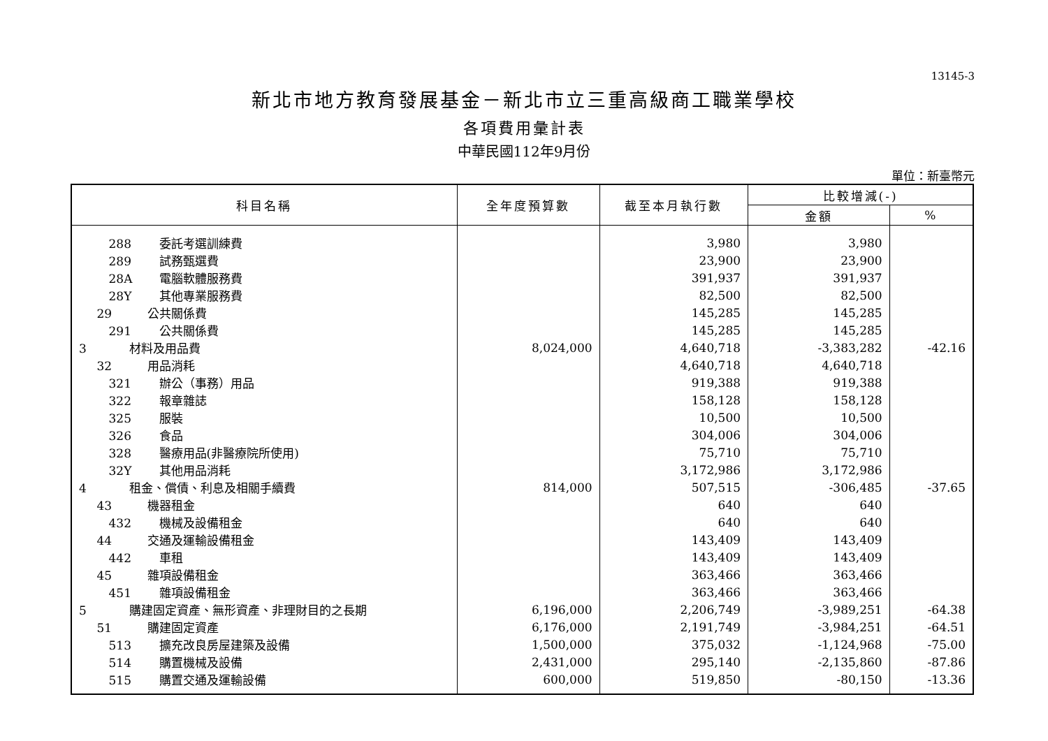13145-3
新北市地方教育發展基金－新北市立三重高級商工職業學校
各項費用彙計表
中華民國112年9月份
單位：新臺幣元
| 科目名稱 | 全年度預算數 | 截至本月執行數 | 比較增減(-) | |
| --- | --- | --- | --- | --- |
| | | | 金額 | % |
| 288 委託考選訓練費 | | 3,980 | 3,980 | |
| 289 試務甄選費 | | 23,900 | 23,900 | |
| 28A 電腦軟體服務費 | | 391,937 | 391,937 | |
| 28Y 其他專業服務費 | | 82,500 | 82,500 | |
| 29 公共關係費 | | 145,285 | 145,285 | |
| 291 公共關係費 | | 145,285 | 145,285 | |
| 3 材料及用品費 | 8,024,000 | 4,640,718 | -3,383,282 | -42.16 |
| 32 用品消耗 | | 4,640,718 | 4,640,718 | |
| 321 辦公（事務）用品 | | 919,388 | 919,388 | |
| 322 報章雜誌 | | 158,128 | 158,128 | |
| 325 服裝 | | 10,500 | 10,500 | |
| 326 食品 | | 304,006 | 304,006 | |
| 328 醫療用品(非醫療院所使用) | | 75,710 | 75,710 | |
| 32Y 其他用品消耗 | | 3,172,986 | 3,172,986 | |
| 4 租金、償債、利息及相關手續費 | 814,000 | 507,515 | -306,485 | -37.65 |
| 43 機器租金 | | 640 | 640 | |
| 432 機械及設備租金 | | 640 | 640 | |
| 44 交通及運輸設備租金 | | 143,409 | 143,409 | |
| 442 車租 | | 143,409 | 143,409 | |
| 45 雜項設備租金 | | 363,466 | 363,466 | |
| 451 雜項設備租金 | | 363,466 | 363,466 | |
| 5 購建固定資產、無形資產、非理財目的之長期 | 6,196,000 | 2,206,749 | -3,989,251 | -64.38 |
| 51 購建固定資產 | 6,176,000 | 2,191,749 | -3,984,251 | -64.51 |
| 513 擴充改良房屋建築及設備 | 1,500,000 | 375,032 | -1,124,968 | -75.00 |
| 514 購置機械及設備 | 2,431,000 | 295,140 | -2,135,860 | -87.86 |
| 515 購置交通及運輸設備 | 600,000 | 519,850 | -80,150 | -13.36 |